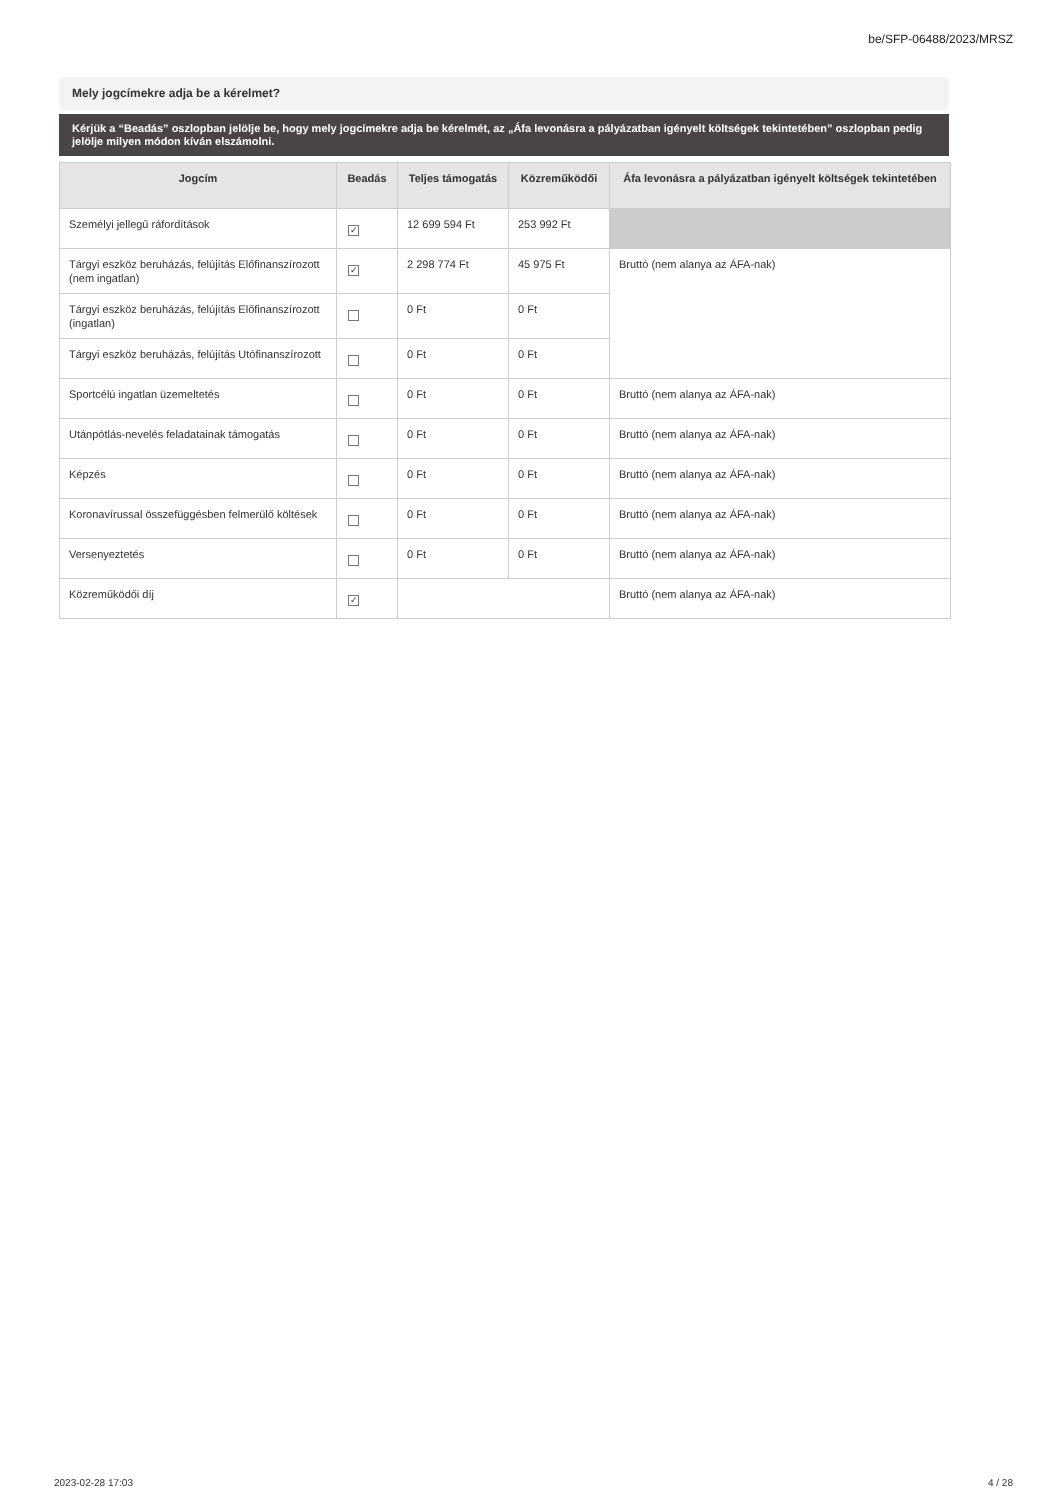be/SFP-06488/2023/MRSZ
Mely jogcímekre adja be a kérelmet?
Kérjük a “Beadás” oszlopban jelölje be, hogy mely jogcímekre adja be kérelmét, az „Áfa levonásra a pályázatban igényelt költségek tekintetében” oszlopban pedig jelölje milyen módon kíván elszámolni.
| Jogcím | Beadás | Teljes támogatás | Közreműködői | Áfa levonásra a pályázatban igényelt költségek tekintetében |
| --- | --- | --- | --- | --- |
| Személyi jellegű ráfordítások | ✓ | 12 699 594 Ft | 253 992 Ft | |
| Tárgyi eszköz beruházás, felújítás Előfinanszírozott (nem ingatlan) | ✓ | 2 298 774 Ft | 45 975 Ft | Bruttó (nem alanya az ÁFA-nak) |
| Tárgyi eszköz beruházás, felújítás Előfinanszírozott (ingatlan) | | 0 Ft | 0 Ft | |
| Tárgyi eszköz beruházás, felújítás Utófinanszírozott | | 0 Ft | 0 Ft | |
| Sportcélú ingatlan üzemeltetés | | 0 Ft | 0 Ft | Bruttó (nem alanya az ÁFA-nak) |
| Utánpótlás-nevelés feladatainak támogatás | | 0 Ft | 0 Ft | Bruttó (nem alanya az ÁFA-nak) |
| Képzés | | 0 Ft | 0 Ft | Bruttó (nem alanya az ÁFA-nak) |
| Koronavírussal összefüggésben felmerülő költések | | 0 Ft | 0 Ft | Bruttó (nem alanya az ÁFA-nak) |
| Versenyeztetés | | 0 Ft | 0 Ft | Bruttó (nem alanya az ÁFA-nak) |
| Közreműködői díj | ✓ | | | Bruttó (nem alanya az ÁFA-nak) |
2023-02-28 17:03 4 / 28